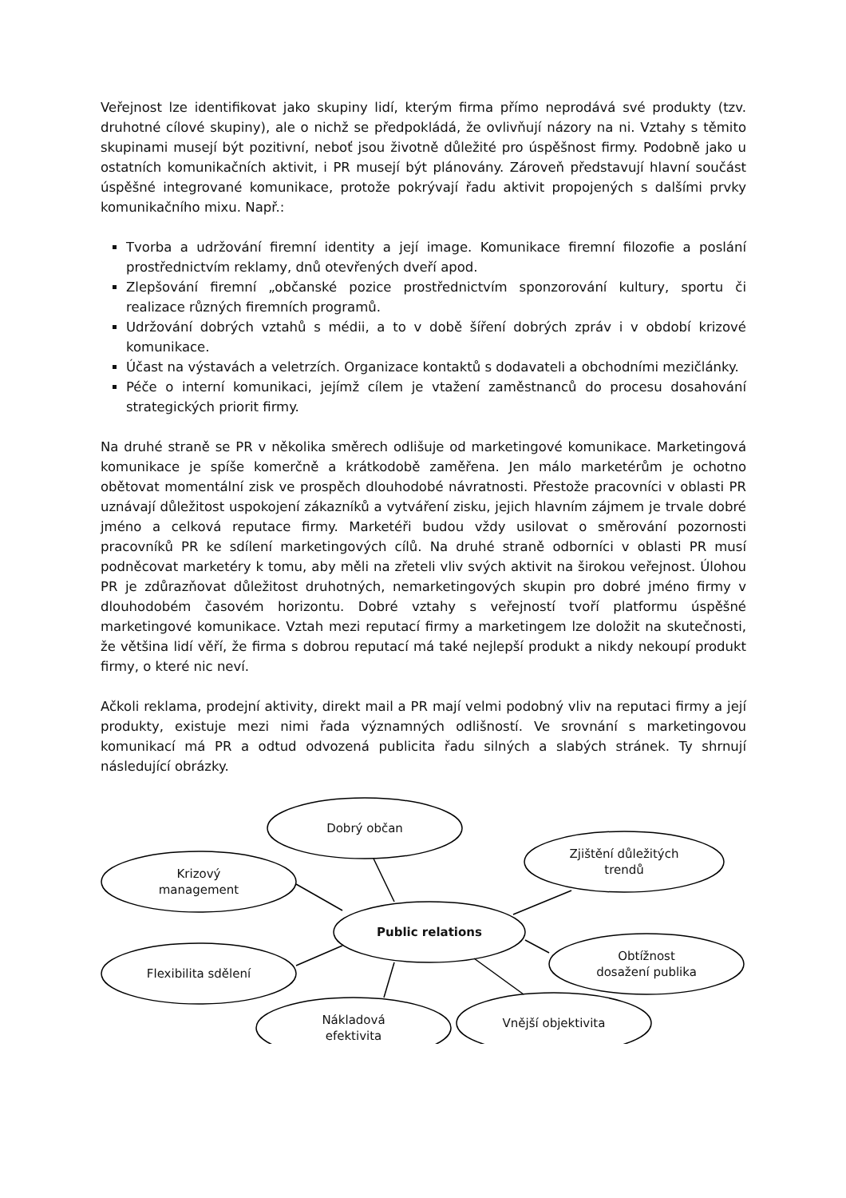Veřejnost lze identifikovat jako skupiny lidí, kterým firma přímo neprodává své produkty (tzv. druhotné cílové skupiny), ale o nichž se předpokládá, že ovlivňují názory na ni. Vztahy s těmito skupinami musejí být pozitivní, neboť jsou životně důležité pro úspěšnost firmy. Podobně jako u ostatních komunikačních aktivit, i PR musejí být plánovány. Zároveň představují hlavní součást úspěšné integrované komunikace, protože pokrývají řadu aktivit propojených s dalšími prvky komunikačního mixu. Např.:
Tvorba a udržování firemní identity a její image. Komunikace firemní filozofie a poslání prostřednictvím reklamy, dnů otevřených dveří apod.
Zlepšování firemní „občanské pozice prostřednictvím sponzorování kultury, sportu či realizace různých firemních programů.
Udržování dobrých vztahů s médii, a to v době šíření dobrých zpráv i v období krizové komunikace.
Účast na výstavách a veletrzích. Organizace kontaktů s dodavateli a obchodními mezičlánky.
Péče o interní komunikaci, jejímž cílem je vtažení zaměstnanců do procesu dosahování strategických priorit firmy.
Na druhé straně se PR v několika směrech odlišuje od marketingové komunikace. Marketingová komunikace je spíše komerčně a krátkodobě zaměřena. Jen málo marketérům je ochotno obětovat momentální zisk ve prospěch dlouhodobé návratnosti. Přestože pracovníci v oblasti PR uznávají důležitost uspokojení zákazníků a vytváření zisku, jejich hlavním zájmem je trvale dobré jméno a celková reputace firmy. Marketéři budou vždy usilovat o směrování pozornosti pracovníků PR ke sdílení marketingových cílů. Na druhé straně odborníci v oblasti PR musí podněcovat marketéry k tomu, aby měli na zřeteli vliv svých aktivit na širokou veřejnost. Úlohou PR je zdůrazňovat důležitost druhotných, nemarketingových skupin pro dobré jméno firmy v dlouhodobém časovém horizontu. Dobré vztahy s veřejností tvoří platformu úspěšné marketingové komunikace. Vztah mezi reputací firmy a marketingem lze doložit na skutečnosti, že většina lidí věří, že firma s dobrou reputací má také nejlepší produkt a nikdy nekoupí produkt firmy, o které nic neví.
Ačkoli reklama, prodejní aktivity, direkt mail a PR mají velmi podobný vliv na reputaci firmy a její produkty, existuje mezi nimi řada významných odlišností. Ve srovnání s marketingovou komunikací má PR a odtud odvozená publicita řadu silných a slabých stránek. Ty shrnují následující obrázky.
Dobrý občan
Krizový
management
Zjištění důležitých
trendů
Public relations
Obtížnost
dosažení publika
Flexibilita sdělení
Nákladová
efektivita
Vnější objektivita